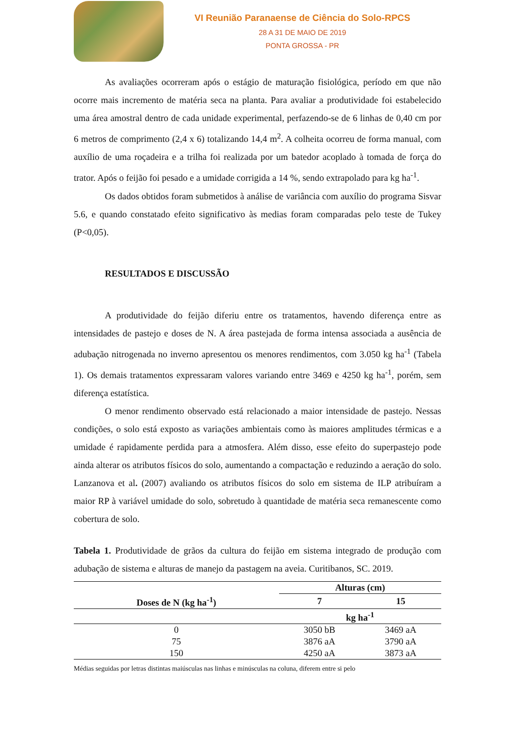VI Reunião Paranaense de Ciência do Solo-RPCS
28 A 31 DE MAIO DE 2019
PONTA GROSSA - PR
As avaliações ocorreram após o estágio de maturação fisiológica, período em que não ocorre mais incremento de matéria seca na planta. Para avaliar a produtividade foi estabelecido uma área amostral dentro de cada unidade experimental, perfazendo-se de 6 linhas de 0,40 cm por 6 metros de comprimento (2,4 x 6) totalizando 14,4 m<sup>2</sup>. A colheita ocorreu de forma manual, com auxílio de uma roçadeira e a trilha foi realizada por um batedor acoplado à tomada de força do trator. Após o feijão foi pesado e a umidade corrigida a 14 %, sendo extrapolado para kg ha<sup>-1</sup>.
Os dados obtidos foram submetidos à análise de variância com auxílio do programa Sisvar 5.6, e quando constatado efeito significativo às medias foram comparadas pelo teste de Tukey (P<0,05).
RESULTADOS E DISCUSSÃO
A produtividade do feijão diferiu entre os tratamentos, havendo diferença entre as intensidades de pastejo e doses de N. A área pastejada de forma intensa associada a ausência de adubação nitrogenada no inverno apresentou os menores rendimentos, com 3.050 kg ha<sup>-1</sup> (Tabela 1). Os demais tratamentos expressaram valores variando entre 3469 e 4250 kg ha<sup>-1</sup>, porém, sem diferença estatística.
O menor rendimento observado está relacionado a maior intensidade de pastejo. Nessas condições, o solo está exposto as variações ambientais como às maiores amplitudes térmicas e a umidade é rapidamente perdida para a atmosfera. Além disso, esse efeito do superpastejo pode ainda alterar os atributos físicos do solo, aumentando a compactação e reduzindo a aeração do solo. Lanzanova et al. (2007) avaliando os atributos físicos do solo em sistema de ILP atribuíram a maior RP à variável umidade do solo, sobretudo à quantidade de matéria seca remanescente como cobertura de solo.
Tabela 1. Produtividade de grãos da cultura do feijão em sistema integrado de produção com adubação de sistema e alturas de manejo da pastagem na aveia. Curitibanos, SC. 2019.
| | Alturas (cm) | |
| --- | --- | --- |
| Doses de N (kg ha<sup>-1</sup>) | 7 | 15 |
| | kg ha<sup>-1</sup> | |
| 0 | 3050 bB | 3469 aA |
| 75 | 3876 aA | 3790 aA |
| 150 | 4250 aA | 3873 aA |
Médias seguidas por letras distintas maiúsculas nas linhas e minúsculas na coluna, diferem entre si pelo